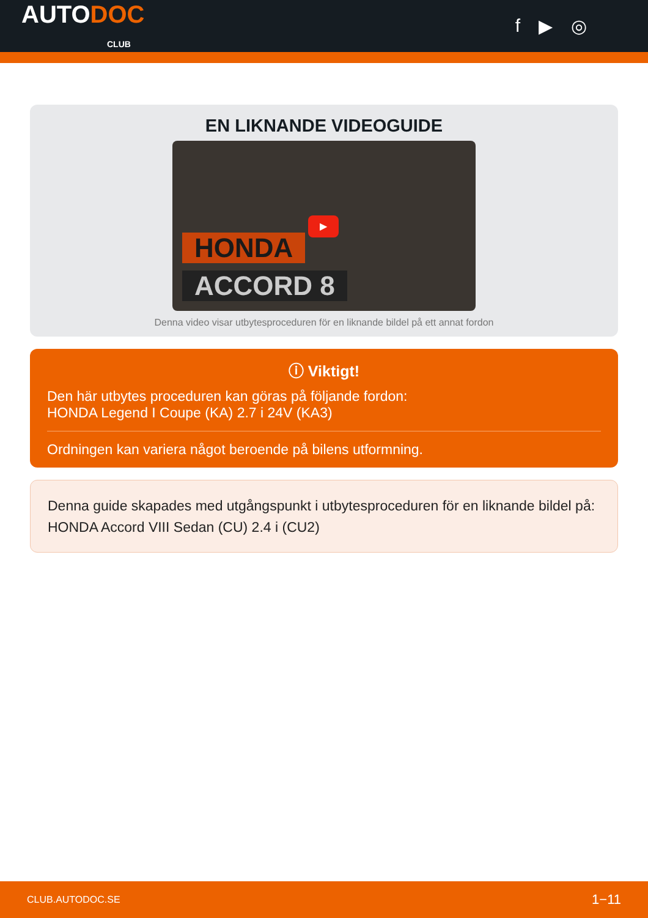AUTODOC
CLUB
f ▶ ◎
EN LIKNANDE VIDEOGUIDE
▶
HONDA
ACCORD 8
Denna video visar utbytesproceduren för en liknande bildel på ett annat fordon
ⓘ Viktigt!
Den här utbytes proceduren kan göras på följande fordon:
HONDA Legend I Coupe (KA) 2.7 i 24V (KA3)
Ordningen kan variera något beroende på bilens utformning.
Denna guide skapades med utgångspunkt i utbytesproceduren för en liknande bildel på: HONDA Accord VIII Sedan (CU) 2.4 i (CU2)
CLUB.AUTODOC.SE 1−11